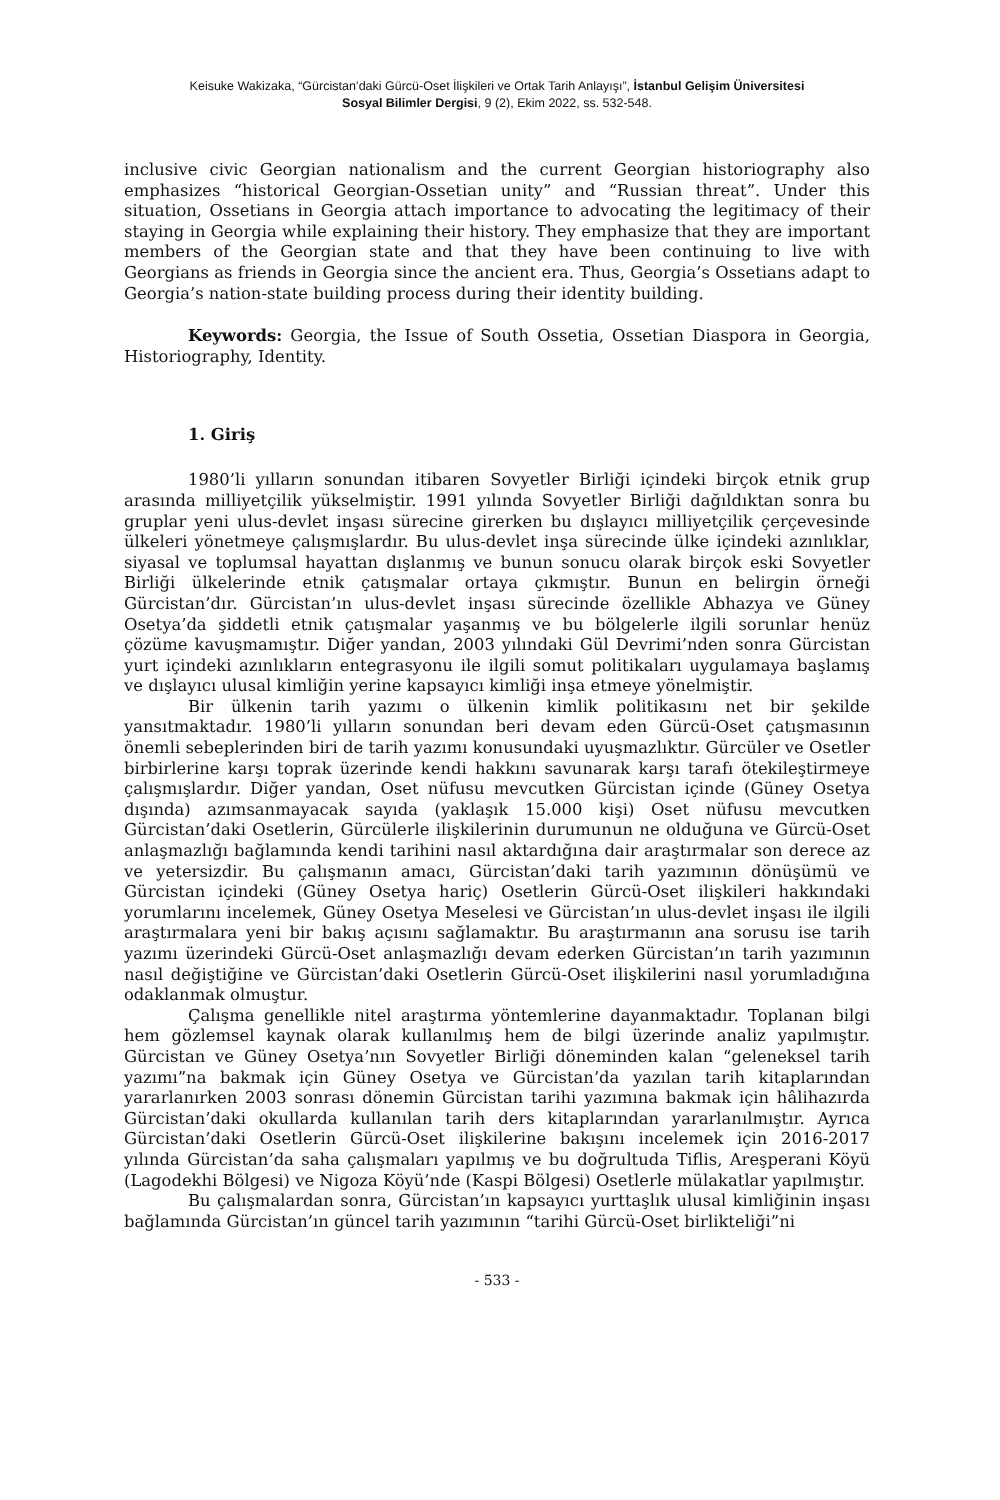Keisuke Wakizaka, “Gürcistan’daki Gürcü-Oset İlişkileri ve Ortak Tarih Anlayışı”, İstanbul Gelişim Üniversitesi
Sosyal Bilimler Dergisi, 9 (2), Ekim 2022, ss. 532-548.
inclusive civic Georgian nationalism and the current Georgian historiography also emphasizes “historical Georgian-Ossetian unity” and “Russian threat”. Under this situation, Ossetians in Georgia attach importance to advocating the legitimacy of their staying in Georgia while explaining their history. They emphasize that they are important members of the Georgian state and that they have been continuing to live with Georgians as friends in Georgia since the ancient era. Thus, Georgia’s Ossetians adapt to Georgia’s nation-state building process during their identity building.
Keywords: Georgia, the Issue of South Ossetia, Ossetian Diaspora in Georgia, Historiography, Identity.
1. Giriş
1980’li yılların sonundan itibaren Sovyetler Birliği içindeki birçok etnik grup arasında milliyetçilik yükselmiştir. 1991 yılında Sovyetler Birliği dağıldıktan sonra bu gruplar yeni ulus-devlet inşası sürecine girerken bu dışlayıcı milliyetçilik çerçevesinde ülkeleri yönetmeye çalışmışlardır. Bu ulus-devlet inşa sürecinde ülke içindeki azınlıklar, siyasal ve toplumsal hayattan dışlanmış ve bunun sonucu olarak birçok eski Sovyetler Birliği ülkelerinde etnik çatışmalar ortaya çıkmıştır. Bunun en belirgin örneği Gürcistan’dır. Gürcistan’ın ulus-devlet inşası sürecinde özellikle Abhazya ve Güney Osetya’da şiddetli etnik çatışmalar yaşanmış ve bu bölgelerle ilgili sorunlar henüz çözüme kavuşmamıştır. Diğer yandan, 2003 yılındaki Gül Devrimi’nden sonra Gürcistan yurt içindeki azınlıkların entegrasyonu ile ilgili somut politikaları uygulamaya başlamış ve dışlayıcı ulusal kimliğin yerine kapsayıcı kimliği inşa etmeye yönelmiştir.
Bir ülkenin tarih yazımı o ülkenin kimlik politikasını net bir şekilde yansıtmaktadır. 1980’li yılların sonundan beri devam eden Gürcü-Oset çatışmasının önemli sebeplerinden biri de tarih yazımı konusundaki uyuşmazlıktır. Gürcüler ve Osetler birbirlerine karşı toprak üzerinde kendi hakkını savunarak karşı tarafı ötekileştirmeye çalışmışlardır. Diğer yandan, Oset nüfusu mevcutken Gürcistan içinde (Güney Osetya dışında) azımsanmayacak sayıda (yaklaşık 15.000 kişi) Oset nüfusu mevcutken Gürcistan’daki Osetlerin, Gürcülerle ilişkilerinin durumunun ne olduğuna ve Gürcü-Oset anlaşmazlığı bağlamında kendi tarihini nasıl aktardığına dair araştırmalar son derece az ve yetersizdir. Bu çalışmanın amacı, Gürcistan’daki tarih yazımının dönüşümü ve Gürcistan içindeki (Güney Osetya hariç) Osetlerin Gürcü-Oset ilişkileri hakkındaki yorumlarını incelemek, Güney Osetya Meselesi ve Gürcistan’ın ulus-devlet inşası ile ilgili araştırmalara yeni bir bakış açısını sağlamaktır. Bu araştırmanın ana sorusu ise tarih yazımı üzerindeki Gürcü-Oset anlaşmazlığı devam ederken Gürcistan’ın tarih yazımının nasıl değiştiğine ve Gürcistan’daki Osetlerin Gürcü-Oset ilişkilerini nasıl yorumladığına odaklanmak olmuştur.
Çalışma genellikle nitel araştırma yöntemlerine dayanmaktadır. Toplanan bilgi hem gözlemsel kaynak olarak kullanılmış hem de bilgi üzerinde analiz yapılmıştır. Gürcistan ve Güney Osetya’nın Sovyetler Birliği döneminden kalan “geleneksel tarih yazımı”na bakmak için Güney Osetya ve Gürcistan’da yazılan tarih kitaplarından yararlanırken 2003 sonrası dönemin Gürcistan tarihi yazımına bakmak için hâlihazırda Gürcistan’daki okullarda kullanılan tarih ders kitaplarından yararlanılmıştır. Ayrıca Gürcistan’daki Osetlerin Gürcü-Oset ilişkilerine bakışını incelemek için 2016-2017 yılında Gürcistan’da saha çalışmaları yapılmış ve bu doğrultuda Tiflis, Areşperani Köyü (Lagodekhi Bölgesi) ve Nigoza Köyü’nde (Kaspi Bölgesi) Osetlerle mülakatlar yapılmıştır.
Bu çalışmalardan sonra, Gürcistan’ın kapsayıcı yurttaşlık ulusal kimliğinin inşası bağlamında Gürcistan’ın güncel tarih yazımının “tarihi Gürcü-Oset birlikteliği”ni
- 533 -